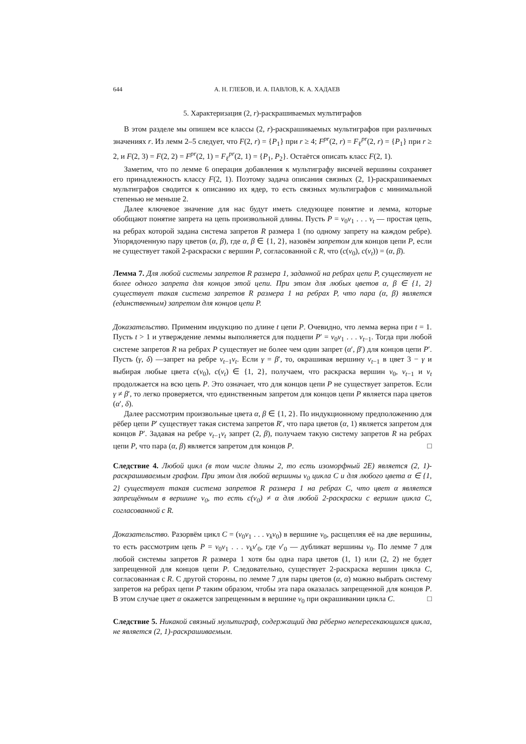644 А. Н. ГЛЕБОВ, И. А. ПАВЛОВ, К. А. ХАДАЕВ
5. Характеризация (2, r)-раскрашиваемых мультиграфов
В этом разделе мы опишем все классы (2, r)-раскрашиваемых мультиграфов при различных значениях r. Из лемм 2–5 следует, что F(2, r) = {P<sub>1</sub>} при r ≥ 4; F<sup>pr</sup>(2, r) = F<sub>ℓ</sub><sup>pr</sup>(2, r) = {P<sub>1</sub>} при r ≥ 2, и F(2, 3) = F(2, 2) = F<sup>pr</sup>(2, 1) = F<sub>ℓ</sub><sup>pr</sup>(2, 1) = {P<sub>1</sub>, P<sub>2</sub>}. Остаётся описать класс F(2, 1).
Заметим, что по лемме 6 операция добавления к мультиграфу висячей вершины сохраняет его принадлежность классу F(2, 1). Поэтому задача описания связных (2, 1)-раскрашиваемых мультиграфов сводится к описанию их ядер, то есть связных мультиграфов с минимальной степенью не меньше 2.
Далее ключевое значение для нас будут иметь следующее понятие и лемма, которые обобщают понятие запрета на цепь произвольной длины. Пусть P = v<sub>0</sub>v<sub>1</sub> . . . v<sub>t</sub> — простая цепь, на ребрах которой задана система запретов R размера 1 (по одному запрету на каждом ребре). Упорядоченную пару цветов (α, β), где α, β ∈ {1, 2}, назовём запретом для концов цепи P, если не существует такой 2-раскраски c вершин P, согласованной с R, что (c(v<sub>0</sub>), c(v<sub>t</sub>)) = (α, β).
Лемма 7. Для любой системы запретов R размера 1, заданной на ребрах цепи P, существует не более одного запрета для концов этой цепи. При этом для любых цветов α, β ∈ {1, 2} существует такая система запретов R размера 1 на ребрах P, что пара (α, β) является (единственным) запретом для концов цепи P.
Доказательство. Применим индукцию по длине t цепи P. Очевидно, что лемма верна при t = 1. Пусть t > 1 и утверждение леммы выполняется для подцепи P′ = v<sub>0</sub>v<sub>1</sub> . . . v<sub>t−1</sub>. Тогда при любой системе запретов R на ребрах P существует не более чем один запрет (α′, β′) для концов цепи P′. Пусть (γ, δ) —запрет на ребре v<sub>t−1</sub>v<sub>t</sub>. Если γ = β′, то, окрашивая вершину v<sub>t−1</sub> в цвет 3 − γ и выбирая любые цвета c(v<sub>0</sub>), c(v<sub>t</sub>) ∈ {1, 2}, получаем, что раскраска вершин v<sub>0</sub>, v<sub>t−1</sub> и v<sub>t</sub> продолжается на всю цепь P. Это означает, что для концов цепи P не существует запретов. Если γ ≠ β′, то легко проверяется, что единственным запретом для концов цепи P является пара цветов (α′, δ).
Далее рассмотрим произвольные цвета α, β ∈ {1, 2}. По индукционному предположению для рёбер цепи P′ существует такая система запретов R′, что пара цветов (α, 1) является запретом для концов P′. Задавая на ребре v<sub>t−1</sub>v<sub>t</sub> запрет (2, β), получаем такую систему запретов R на ребрах цепи P, что пара (α, β) является запретом для концов P. □
Следствие 4. Любой цикл (в том числе длины 2, то есть изоморфный 2E) является (2, 1)-раскрашиваемым графом. При этом для любой вершины v<sub>0</sub> цикла C и для любого цвета α ∈ {1, 2} существует такая система запретов R размера 1 на ребрах C, что цвет α является запрещённым в вершине v<sub>0</sub>, то есть c(v<sub>0</sub>) ≠ α для любой 2-раскраски c вершин цикла C, согласованной с R.
Доказательство. Разорвём цикл C = (v<sub>0</sub>v<sub>1</sub> . . . v<sub>k</sub>v<sub>0</sub>) в вершине v<sub>0</sub>, расщепляя её на две вершины, то есть рассмотрим цепь P = v<sub>0</sub>v<sub>1</sub> . . . v<sub>k</sub>v′<sub>0</sub>, где v′<sub>0</sub> — дубликат вершины v<sub>0</sub>. По лемме 7 для любой системы запретов R размера 1 хотя бы одна пара цветов (1, 1) или (2, 2) не будет запрещенной для концов цепи P. Следовательно, существует 2-раскраска вершин цикла C, согласованная с R. С другой стороны, по лемме 7 для пары цветов (α, α) можно выбрать систему запретов на ребрах цепи P таким образом, чтобы эта пара оказалась запрещенной для концов P. В этом случае цвет α окажется запрещенным в вершине v<sub>0</sub> при окрашивании цикла C. □
Следствие 5. Никакой связный мультиграф, содержащий два рёберно непересекающихся цикла, не является (2, 1)-раскрашиваемым.